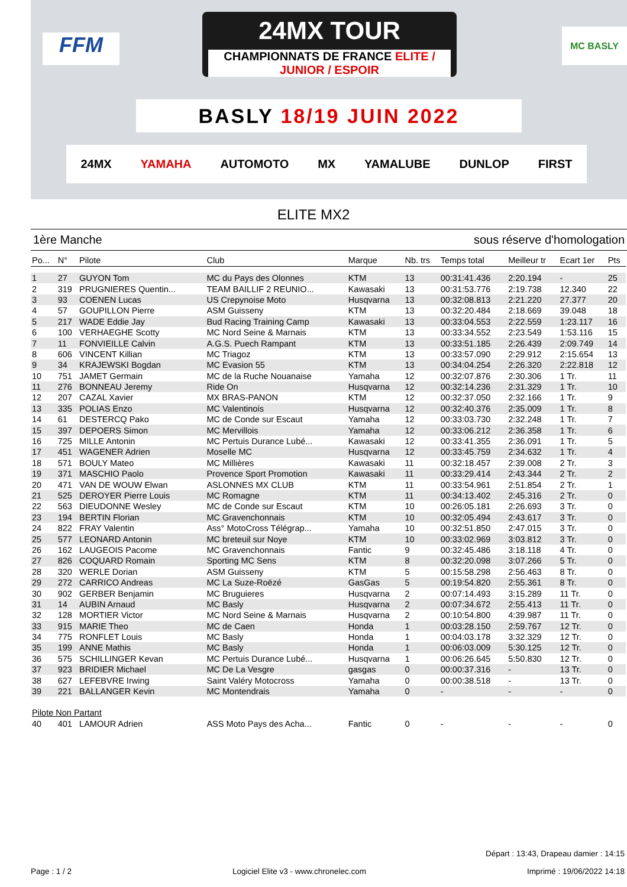FFM
24MX TOUR
CHAMPIONNATS DE FRANCE ELITE / JUNIOR / ESPOIR
MC BASLY
BASLY 18/19 JUIN 2022
24MX YAMAHA AUTOMOTO MX YAMALUBE DUNLOP FIRST
ELITE MX2
1ère Manche sous réserve d'homologation
| Po... | N° | Pilote | Club | Marque | Nb. trs | Temps total | Meilleur tr | Ecart 1er | Pts |
| --- | --- | --- | --- | --- | --- | --- | --- | --- | --- |
| 1 | 27 | GUYON Tom | MC du Pays des Olonnes | KTM | 13 | 00:31:41.436 | 2:20.194 | - | 25 |
| 2 | 319 | PRUGNIERES Quentin... | TEAM BAILLIF 2 REUNIO... | Kawasaki | 13 | 00:31:53.776 | 2:19.738 | 12.340 | 22 |
| 3 | 93 | COENEN Lucas | US Crepynoise Moto | Husqvarna | 13 | 00:32:08.813 | 2:21.220 | 27.377 | 20 |
| 4 | 57 | GOUPILLON Pierre | ASM Guisseny | KTM | 13 | 00:32:20.484 | 2:18.669 | 39.048 | 18 |
| 5 | 217 | WADE Eddie Jay | Bud Racing Training Camp | Kawasaki | 13 | 00:33:04.553 | 2:22.559 | 1:23.117 | 16 |
| 6 | 100 | VERHAEGHE Scotty | MC Nord Seine & Marnais | KTM | 13 | 00:33:34.552 | 2:23.549 | 1:53.116 | 15 |
| 7 | 11 | FONVIEILLE Calvin | A.G.S. Puech Rampant | KTM | 13 | 00:33:51.185 | 2:26.439 | 2:09.749 | 14 |
| 8 | 606 | VINCENT Killian | MC Triagoz | KTM | 13 | 00:33:57.090 | 2:29.912 | 2:15.654 | 13 |
| 9 | 34 | KRAJEWSKI Bogdan | MC Evasion 55 | KTM | 13 | 00:34:04.254 | 2:26.320 | 2:22.818 | 12 |
| 10 | 751 | JAMET Germain | MC de la Ruche Nouanaise | Yamaha | 12 | 00:32:07.876 | 2:30.306 | 1 Tr. | 11 |
| 11 | 276 | BONNEAU Jeremy | Ride On | Husqvarna | 12 | 00:32:14.236 | 2:31.329 | 1 Tr. | 10 |
| 12 | 207 | CAZAL Xavier | MX BRAS-PANON | KTM | 12 | 00:32:37.050 | 2:32.166 | 1 Tr. | 9 |
| 13 | 335 | POLIAS Enzo | MC Valentinois | Husqvarna | 12 | 00:32:40.376 | 2:35.009 | 1 Tr. | 8 |
| 14 | 61 | DESTERCQ Pako | MC de Conde sur Escaut | Yamaha | 12 | 00:33:03.730 | 2:32.248 | 1 Tr. | 7 |
| 15 | 397 | DEPOERS Simon | MC Mervillois | Yamaha | 12 | 00:33:06.212 | 2:36.358 | 1 Tr. | 6 |
| 16 | 725 | MILLE Antonin | MC Pertuis Durance Lubé... | Kawasaki | 12 | 00:33:41.355 | 2:36.091 | 1 Tr. | 5 |
| 17 | 451 | WAGENER Adrien | Moselle MC | Husqvarna | 12 | 00:33:45.759 | 2:34.632 | 1 Tr. | 4 |
| 18 | 571 | BOULY Mateo | MC Millières | Kawasaki | 11 | 00:32:18.457 | 2:39.008 | 2 Tr. | 3 |
| 19 | 371 | MASCHIO Paolo | Provence Sport Promotion | Kawasaki | 11 | 00:33:29.414 | 2:43.344 | 2 Tr. | 2 |
| 20 | 471 | VAN DE WOUW Elwan | ASLONNES MX CLUB | KTM | 11 | 00:33:54.961 | 2:51.854 | 2 Tr. | 1 |
| 21 | 525 | DEROYER Pierre Louis | MC Romagne | KTM | 11 | 00:34:13.402 | 2:45.316 | 2 Tr. | 0 |
| 22 | 563 | DIEUDONNE Wesley | MC de Conde sur Escaut | KTM | 10 | 00:26:05.181 | 2:26.693 | 3 Tr. | 0 |
| 23 | 194 | BERTIN Florian | MC Gravenchonnais | KTM | 10 | 00:32:05.494 | 2:43.617 | 3 Tr. | 0 |
| 24 | 822 | FRAY Valentin | Ass° MotoCross Télégrap... | Yamaha | 10 | 00:32:51.850 | 2:47.015 | 3 Tr. | 0 |
| 25 | 577 | LEONARD Antonin | MC breteuil sur Noye | KTM | 10 | 00:33:02.969 | 3:03.812 | 3 Tr. | 0 |
| 26 | 162 | LAUGEOIS Pacome | MC Gravenchonnais | Fantic | 9 | 00:32:45.486 | 3:18.118 | 4 Tr. | 0 |
| 27 | 826 | COQUARD Romain | Sporting MC Sens | KTM | 8 | 00:32:20.098 | 3:07.266 | 5 Tr. | 0 |
| 28 | 320 | WERLE Dorian | ASM Guisseny | KTM | 5 | 00:15:58.298 | 2:56.463 | 8 Tr. | 0 |
| 29 | 272 | CARRICO Andreas | MC La Suze-Roëzé | GasGas | 5 | 00:19:54.820 | 2:55.361 | 8 Tr. | 0 |
| 30 | 902 | GERBER Benjamin | MC Bruguieres | Husqvarna | 2 | 00:07:14.493 | 3:15.289 | 11 Tr. | 0 |
| 31 | 14 | AUBIN Arnaud | MC Basly | Husqvarna | 2 | 00:07:34.672 | 2:55.413 | 11 Tr. | 0 |
| 32 | 128 | MORTIER Victor | MC Nord Seine & Marnais | Husqvarna | 2 | 00:10:54.800 | 4:39.987 | 11 Tr. | 0 |
| 33 | 915 | MARIE Theo | MC de Caen | Honda | 1 | 00:03:28.150 | 2:59.767 | 12 Tr. | 0 |
| 34 | 775 | RONFLET Louis | MC Basly | Honda | 1 | 00:04:03.178 | 3:32.329 | 12 Tr. | 0 |
| 35 | 199 | ANNE Mathis | MC Basly | Honda | 1 | 00:06:03.009 | 5:30.125 | 12 Tr. | 0 |
| 36 | 575 | SCHILLINGER Kevan | MC Pertuis Durance Lubé... | Husqvarna | 1 | 00:06:26.645 | 5:50.830 | 12 Tr. | 0 |
| 37 | 923 | BRIDIER Michael | MC De La Vesgre | gasgas | 0 | 00:00:37.316 | - | 13 Tr. | 0 |
| 38 | 627 | LEFEBVRE Irwing | Saint Valéry Motocross | Yamaha | 0 | 00:00:38.518 | - | 13 Tr. | 0 |
| 39 | 221 | BALLANGER Kevin | MC Montendrais | Yamaha | 0 | - | - | - | 0 |
| Pilote Non Partant | | | | | | | | | |
| 40 | 401 | LAMOUR Adrien | ASS Moto Pays des Acha... | Fantic | 0 | - | - | - | 0 |
Départ : 13:43, Drapeau damier : 14:15
Page : 1 / 2 Logiciel Elite v3 - www.chronelec.com Imprimé : 19/06/2022 14:18